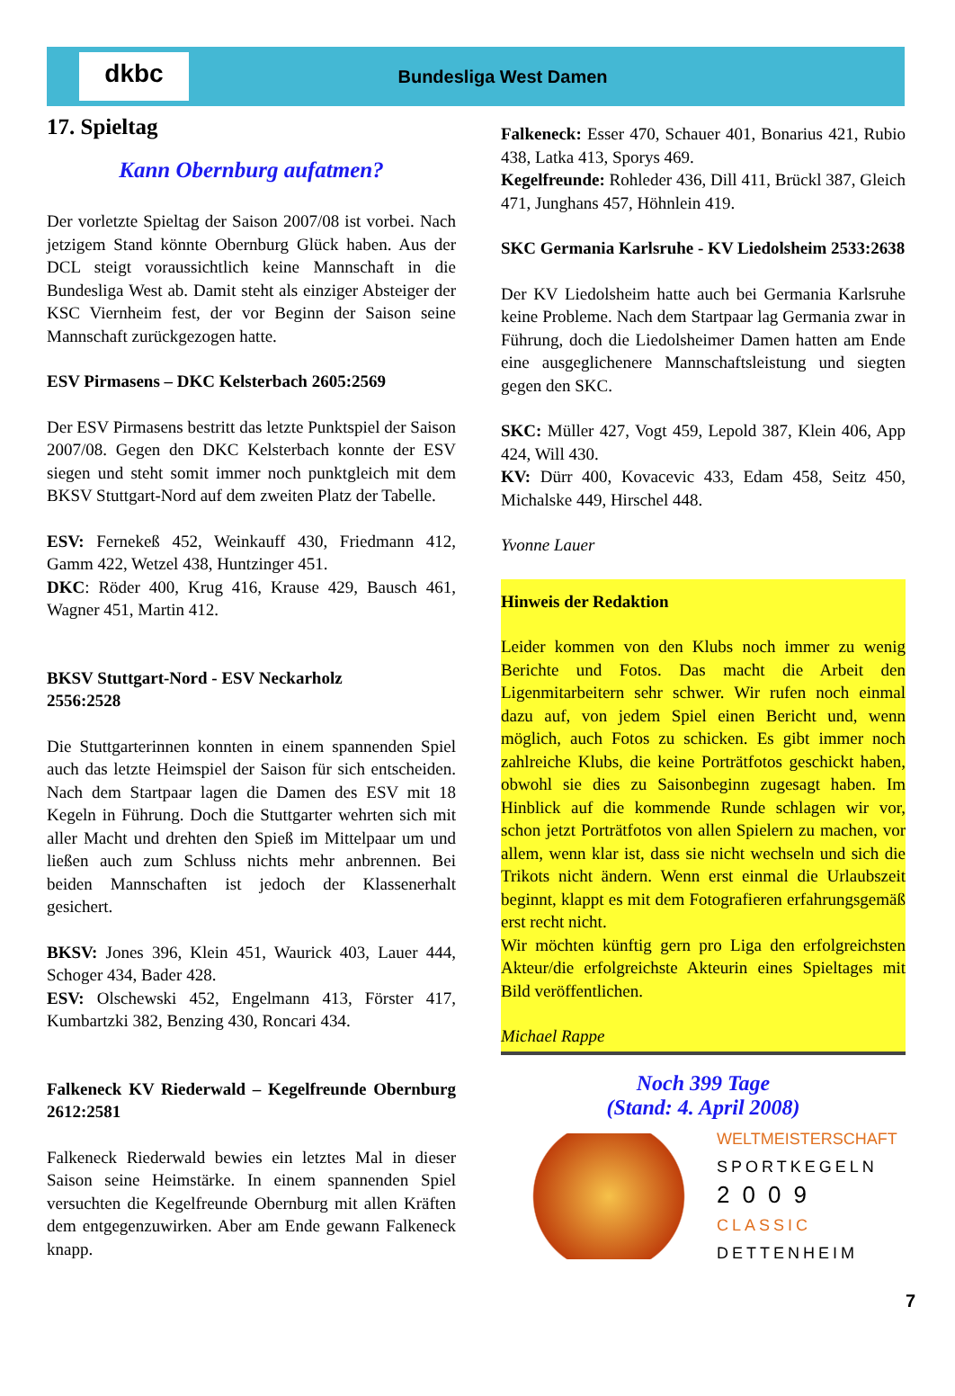dkbc
Bundesliga West Damen
17. Spieltag
Kann Obernburg aufatmen?
Der vorletzte Spieltag der Saison 2007/08 ist vorbei. Nach jetzigem Stand könnte Obernburg Glück haben. Aus der DCL steigt voraussichtlich keine Mannschaft in die Bundesliga West ab. Damit steht als einziger Absteiger der KSC Viernheim fest, der vor Beginn der Saison seine Mannschaft zurückgezogen hatte.
ESV Pirmasens – DKC Kelsterbach 2605:2569
Der ESV Pirmasens bestritt das letzte Punktspiel der Saison 2007/08. Gegen den DKC Kelsterbach konnte der ESV siegen und steht somit immer noch punktgleich mit dem BKSV Stuttgart-Nord auf dem zweiten Platz der Tabelle.
ESV: Fernekeß 452, Weinkauff 430, Friedmann 412, Gamm 422, Wetzel 438, Huntzinger 451.
DKC: Röder 400, Krug 416, Krause 429, Bausch 461, Wagner 451, Martin 412.
BKSV Stuttgart-Nord - ESV Neckarholz
2556:2528
Die Stuttgarterinnen konnten in einem spannenden Spiel auch das letzte Heimspiel der Saison für sich entscheiden. Nach dem Startpaar lagen die Damen des ESV mit 18 Kegeln in Führung. Doch die Stuttgarter wehrten sich mit aller Macht und drehten den Spieß im Mittelpaar um und ließen auch zum Schluss nichts mehr anbrennen. Bei beiden Mannschaften ist jedoch der Klassenerhalt gesichert.
BKSV: Jones 396, Klein 451, Waurick 403, Lauer 444, Schoger 434, Bader 428.
ESV: Olschewski 452, Engelmann 413, Förster 417, Kumbartzki 382, Benzing 430, Roncari 434.
Falkeneck KV Riederwald – Kegelfreunde Obernburg 2612:2581
Falkeneck Riederwald bewies ein letztes Mal in dieser Saison seine Heimstärke. In einem spannenden Spiel versuchten die Kegelfreunde Obernburg mit allen Kräften dem entgegenzuwirken. Aber am Ende gewann Falkeneck knapp.
Falkeneck: Esser 470, Schauer 401, Bonarius 421, Rubio 438, Latka 413, Sporys 469.
Kegelfreunde: Rohleder 436, Dill 411, Brückl 387, Gleich 471, Junghans 457, Höhnlein 419.
SKC Germania Karlsruhe - KV Liedolsheim 2533:2638
Der KV Liedolsheim hatte auch bei Germania Karlsruhe keine Probleme. Nach dem Startpaar lag Germania zwar in Führung, doch die Liedolsheimer Damen hatten am Ende eine ausgeglichenere Mannschaftsleistung und siegten gegen den SKC.
SKC: Müller 427, Vogt 459, Lepold 387, Klein 406, App 424, Will 430.
KV: Dürr 400, Kovacevic 433, Edam 458, Seitz 450, Michalske 449, Hirschel 448.
Yvonne Lauer
Hinweis der Redaktion
Leider kommen von den Klubs noch immer zu wenig Berichte und Fotos. Das macht die Arbeit den Ligenmitarbeitern sehr schwer. Wir rufen noch einmal dazu auf, von jedem Spiel einen Bericht und, wenn möglich, auch Fotos zu schicken. Es gibt immer noch zahlreiche Klubs, die keine Porträtfotos geschickt haben, obwohl sie dies zu Saisonbeginn zugesagt haben. Im Hinblick auf die kommende Runde schlagen wir vor, schon jetzt Porträtfotos von allen Spielern zu machen, vor allem, wenn klar ist, dass sie nicht wechseln und sich die Trikots nicht ändern. Wenn erst einmal die Urlaubszeit beginnt, klappt es mit dem Fotografieren erfahrungsgemäß erst recht nicht.
Wir möchten künftig gern pro Liga den erfolgreichsten Akteur/die erfolgreichste Akteurin eines Spieltages mit Bild veröffentlichen.
Michael Rappe
Noch 399 Tage
(Stand: 4. April 2008)
WELTMEISTERSCHAFT
SPORTKEGELN
2009
CLASSIC
DETTENHEIM
7